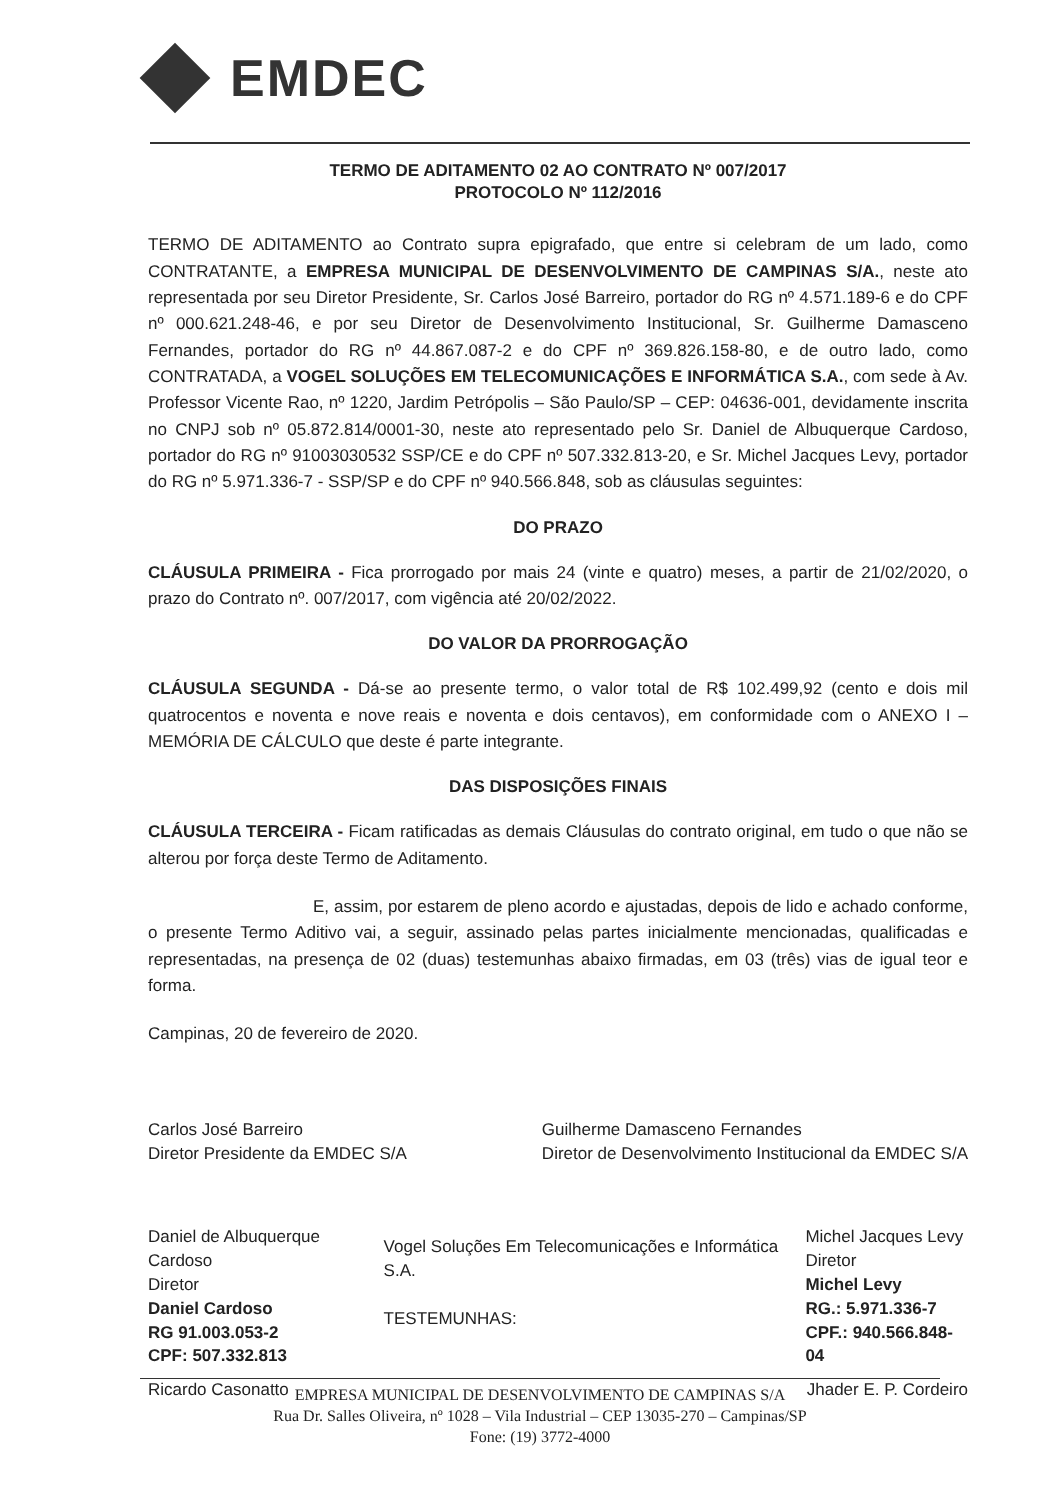EMDEC
TERMO DE ADITAMENTO 02 AO CONTRATO Nº 007/2017
PROTOCOLO Nº 112/2016
TERMO DE ADITAMENTO ao Contrato supra epigrafado, que entre si celebram de um lado, como CONTRATANTE, a EMPRESA MUNICIPAL DE DESENVOLVIMENTO DE CAMPINAS S/A., neste ato representada por seu Diretor Presidente, Sr. Carlos José Barreiro, portador do RG nº 4.571.189-6 e do CPF nº 000.621.248-46, e por seu Diretor de Desenvolvimento Institucional, Sr. Guilherme Damasceno Fernandes, portador do RG nº 44.867.087-2 e do CPF nº 369.826.158-80, e de outro lado, como CONTRATADA, a VOGEL SOLUÇÕES EM TELECOMUNICAÇÕES E INFORMÁTICA S.A., com sede à Av. Professor Vicente Rao, nº 1220, Jardim Petrópolis – São Paulo/SP – CEP: 04636-001, devidamente inscrita no CNPJ sob nº 05.872.814/0001-30, neste ato representado pelo Sr. Daniel de Albuquerque Cardoso, portador do RG nº 91003030532 SSP/CE e do CPF nº 507.332.813-20, e Sr. Michel Jacques Levy, portador do RG nº 5.971.336-7 - SSP/SP e do CPF nº 940.566.848, sob as cláusulas seguintes:
DO PRAZO
CLÁUSULA PRIMEIRA - Fica prorrogado por mais 24 (vinte e quatro) meses, a partir de 21/02/2020, o prazo do Contrato nº. 007/2017, com vigência até 20/02/2022.
DO VALOR DA PRORROGAÇÃO
CLÁUSULA SEGUNDA - Dá-se ao presente termo, o valor total de R$ 102.499,92 (cento e dois mil quatrocentos e noventa e nove reais e noventa e dois centavos), em conformidade com o ANEXO I – MEMÓRIA DE CÁLCULO que deste é parte integrante.
DAS DISPOSIÇÕES FINAIS
CLÁUSULA TERCEIRA - Ficam ratificadas as demais Cláusulas do contrato original, em tudo o que não se alterou por força deste Termo de Aditamento.
E, assim, por estarem de pleno acordo e ajustadas, depois de lido e achado conforme, o presente Termo Aditivo vai, a seguir, assinado pelas partes inicialmente mencionadas, qualificadas e representadas, na presença de 02 (duas) testemunhas abaixo firmadas, em 03 (três) vias de igual teor e forma.
Campinas, 20 de fevereiro de 2020.
Carlos José Barreiro
Diretor Presidente da EMDEC S/A
Guilherme Damasceno Fernandes
Diretor de Desenvolvimento Institucional da EMDEC S/A
Daniel de Albuquerque Cardoso
Diretor
Daniel Cardoso
RG 91.003.053-2
CPF: 507.332.813
Vogel Soluções Em Telecomunicações e Informática S.A.
TESTEMUNHAS:
Michel Jacques Levy
Diretor
Michel Levy
RG.: 5.971.336-7
CPF.: 940.566.848-04
Ricardo Casonatto Jhader E. P. Cordeiro
EMPRESA MUNICIPAL DE DESENVOLVIMENTO DE CAMPINAS S/A
Rua Dr. Salles Oliveira, nº 1028 – Vila Industrial – CEP 13035-270 – Campinas/SP
Fone: (19) 3772-4000